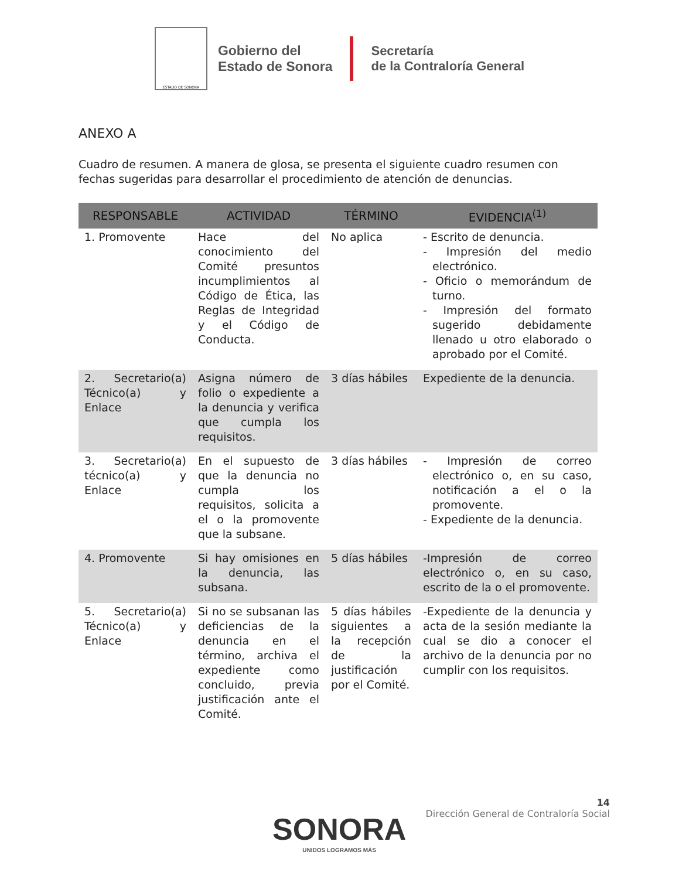ESTADO DE SONORA
Gobierno del
Estado de Sonora
Secretaría
de la Contraloría General
ANEXO A
Cuadro de resumen. A manera de glosa, se presenta el siguiente cuadro resumen con fechas sugeridas para desarrollar el procedimiento de atención de denuncias.
| RESPONSABLE | ACTIVIDAD | TÉRMINO | EVIDENCIA<sup>(1)</sup> |
| --- | --- | --- | --- |
| 1. Promovente | Hace del conocimiento del Comité presuntos incumplimientos al Código de Ética, las Reglas de Integridad y el Código de Conducta. | No aplica | - Escrito de denuncia. - Impresión del medio electrónico. - Oficio o memorándum de turno. - Impresión del formato sugerido debidamente llenado u otro elaborado o aprobado por el Comité. |
| 2. Secretario(a) Técnico(a) y Enlace | Asigna número de folio o expediente a la denuncia y verifica que cumpla los requisitos. | 3 días hábiles | Expediente de la denuncia. |
| 3. Secretario(a) técnico(a) y Enlace | En el supuesto de que la denuncia no cumpla los requisitos, solicita a el o la promovente que la subsane. | 3 días hábiles | - Impresión de correo electrónico o, en su caso, notificación a el o la promovente. - Expediente de la denuncia. |
| 4. Promovente | Si hay omisiones en la denuncia, las subsana. | 5 días hábiles | -Impresión de correo electrónico o, en su caso, escrito de la o el promovente. |
| 5. Secretario(a) Técnico(a) y Enlace | Si no se subsanan las deficiencias de la denuncia en el término, archiva el expediente como concluido, previa justificación ante el Comité. | 5 días hábiles siguientes a la recepción de la justificación por el Comité. | -Expediente de la denuncia y acta de la sesión mediante la cual se dio a conocer el archivo de la denuncia por no cumplir con los requisitos. |
14
Dirección General de Contraloría Social
SONORA
UNIDOS LOGRAMOS MÁS